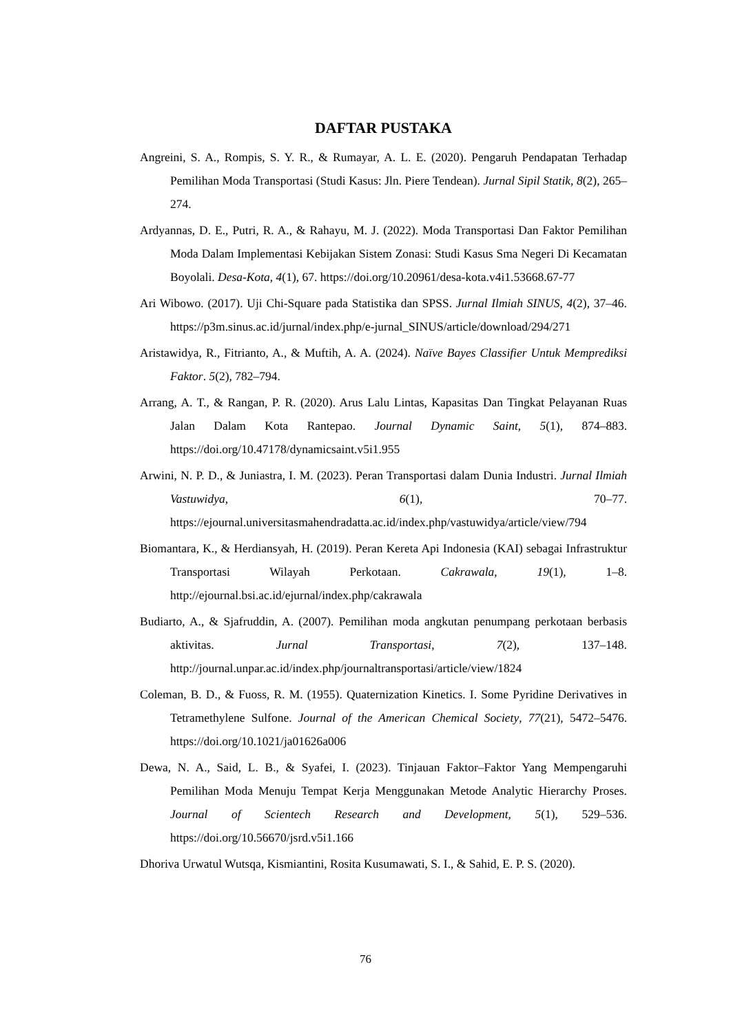DAFTAR PUSTAKA
Angreini, S. A., Rompis, S. Y. R., & Rumayar, A. L. E. (2020). Pengaruh Pendapatan Terhadap Pemilihan Moda Transportasi (Studi Kasus: Jln. Piere Tendean). Jurnal Sipil Statik, 8(2), 265–274.
Ardyannas, D. E., Putri, R. A., & Rahayu, M. J. (2022). Moda Transportasi Dan Faktor Pemilihan Moda Dalam Implementasi Kebijakan Sistem Zonasi: Studi Kasus Sma Negeri Di Kecamatan Boyolali. Desa-Kota, 4(1), 67. https://doi.org/10.20961/desa-kota.v4i1.53668.67-77
Ari Wibowo. (2017). Uji Chi-Square pada Statistika dan SPSS. Jurnal Ilmiah SINUS, 4(2), 37–46. https://p3m.sinus.ac.id/jurnal/index.php/e-jurnal_SINUS/article/download/294/271
Aristawidya, R., Fitrianto, A., & Muftih, A. A. (2024). Naïve Bayes Classifier Untuk Memprediksi Faktor. 5(2), 782–794.
Arrang, A. T., & Rangan, P. R. (2020). Arus Lalu Lintas, Kapasitas Dan Tingkat Pelayanan Ruas Jalan Dalam Kota Rantepao. Journal Dynamic Saint, 5(1), 874–883. https://doi.org/10.47178/dynamicsaint.v5i1.955
Arwini, N. P. D., & Juniastra, I. M. (2023). Peran Transportasi dalam Dunia Industri. Jurnal Ilmiah Vastuwidya, 6(1), 70–77. https://ejournal.universitasmahendradatta.ac.id/index.php/vastuwidya/article/view/794
Biomantara, K., & Herdiansyah, H. (2019). Peran Kereta Api Indonesia (KAI) sebagai Infrastruktur Transportasi Wilayah Perkotaan. Cakrawala, 19(1), 1–8. http://ejournal.bsi.ac.id/ejurnal/index.php/cakrawala
Budiarto, A., & Sjafruddin, A. (2007). Pemilihan moda angkutan penumpang perkotaan berbasis aktivitas. Jurnal Transportasi, 7(2), 137–148. http://journal.unpar.ac.id/index.php/journaltransportasi/article/view/1824
Coleman, B. D., & Fuoss, R. M. (1955). Quaternization Kinetics. I. Some Pyridine Derivatives in Tetramethylene Sulfone. Journal of the American Chemical Society, 77(21), 5472–5476. https://doi.org/10.1021/ja01626a006
Dewa, N. A., Said, L. B., & Syafei, I. (2023). Tinjauan Faktor–Faktor Yang Mempengaruhi Pemilihan Moda Menuju Tempat Kerja Menggunakan Metode Analytic Hierarchy Proses. Journal of Scientech Research and Development, 5(1), 529–536. https://doi.org/10.56670/jsrd.v5i1.166
Dhoriva Urwatul Wutsqa, Kismiantini, Rosita Kusumawati, S. I., & Sahid, E. P. S. (2020).
76